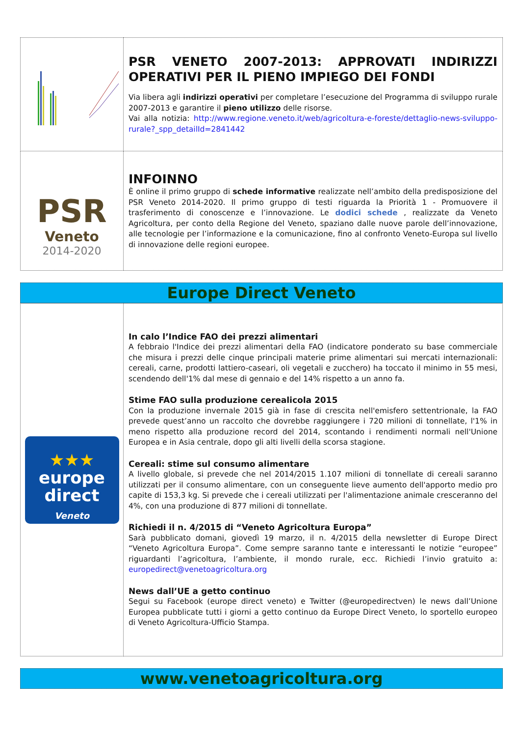| | PSR VENETO 2007-2013: APPROVATI INDIRIZZI OPERATIVI PER IL PIENO IMPIEGO DEI FONDI Via libera agli indirizzi operativi per completare l’esecuzione del Programma di sviluppo rurale 2007-2013 e garantire il pieno utilizzo delle risorse. Vai alla notizia: http://www.regione.veneto.it/web/agricoltura-e-foreste/dettaglio-news-sviluppo-rurale?_spp_detailId=2841442 |
| PSR Veneto 2014-2020 | INFOINNO È online il primo gruppo di schede informative realizzate nell’ambito della predisposizione del PSR Veneto 2014-2020. Il primo gruppo di testi riguarda la Priorità 1 - Promuovere il trasferimento di conoscenze e l’innovazione. Le dodici schede , realizzate da Veneto Agricoltura, per conto della Regione del Veneto, spaziano dalle nuove parole dell’innovazione, alle tecnologie per l’informazione e la comunicazione, fino al confronto Veneto-Europa sul livello di innovazione delle regioni europee. |
Europe Direct Veneto
| ★★★ europe direct Veneto | In calo l’Indice FAO dei prezzi alimentari A febbraio l'Indice dei prezzi alimentari della FAO (indicatore ponderato su base commerciale che misura i prezzi delle cinque principali materie prime alimentari sui mercati internazionali: cereali, carne, prodotti lattiero-caseari, oli vegetali e zucchero) ha toccato il minimo in 55 mesi, scendendo dell'1% dal mese di gennaio e del 14% rispetto a un anno fa. Stime FAO sulla produzione cerealicola 2015 Con la produzione invernale 2015 già in fase di crescita nell'emisfero settentrionale, la FAO prevede quest’anno un raccolto che dovrebbe raggiungere i 720 milioni di tonnellate, l'1% in meno rispetto alla produzione record del 2014, scontando i rendimenti normali nell'Unione Europea e in Asia centrale, dopo gli alti livelli della scorsa stagione. Cereali: stime sul consumo alimentare A livello globale, si prevede che nel 2014/2015 1.107 milioni di tonnellate di cereali saranno utilizzati per il consumo alimentare, con un conseguente lieve aumento dell'apporto medio pro capite di 153,3 kg. Si prevede che i cereali utilizzati per l'alimentazione animale cresceranno del 4%, con una produzione di 877 milioni di tonnellate. Richiedi il n. 4/2015 di “Veneto Agricoltura Europa” Sarà pubblicato domani, giovedì 19 marzo, il n. 4/2015 della newsletter di Europe Direct “Veneto Agricoltura Europa”. Come sempre saranno tante e interessanti le notizie “europee” riguardanti l’agricoltura, l’ambiente, il mondo rurale, ecc. Richiedi l’invio gratuito a: europedirect@venetoagricoltura.org News dall’UE a getto continuo Segui su Facebook (europe direct veneto) e Twitter (@europedirectven) le news dall’Unione Europea pubblicate tutti i giorni a getto continuo da Europe Direct Veneto, lo sportello europeo di Veneto Agricoltura-Ufficio Stampa. |
www.venetoagricoltura.org